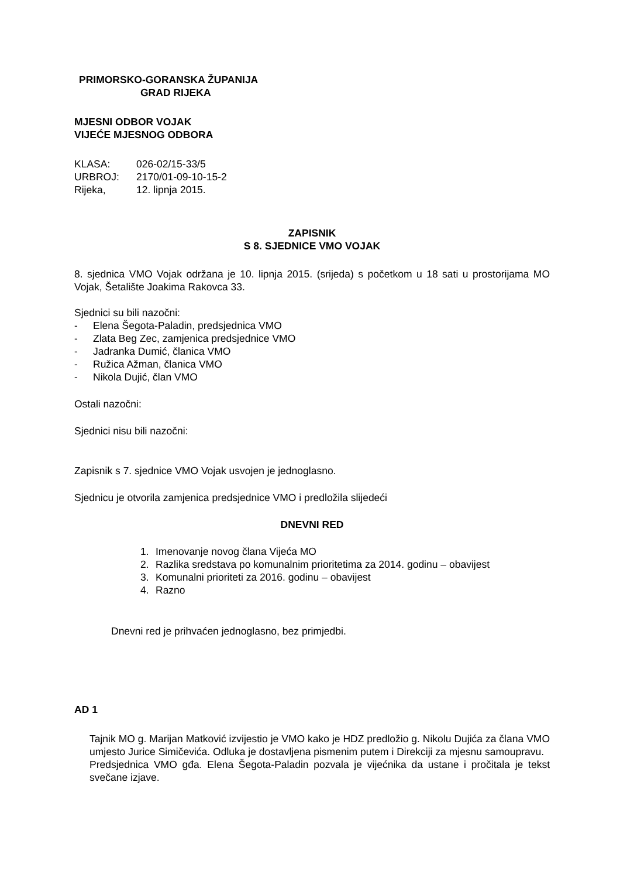PRIMORSKO-GORANSKA ŽUPANIJA
GRAD RIJEKA
MJESNI ODBOR VOJAK
VIJEĆE MJESNOG ODBORA
KLASA: 026-02/15-33/5
URBROJ: 2170/01-09-10-15-2
Rijeka, 12. lipnja 2015.
ZAPISNIK
S 8. SJEDNICE VMO VOJAK
8. sjednica VMO Vojak održana je 10. lipnja 2015. (srijeda) s početkom u 18 sati u prostorijama MO Vojak, Šetalište Joakima Rakovca 33.
Sjednici su bili nazočni:
- Elena Šegota-Paladin, predsjednica VMO
- Zlata Beg Zec, zamjenica predsjednice VMO
- Jadranka Dumić, članica VMO
- Ružica Ažman, članica VMO
- Nikola Dujić, član VMO
Ostali nazočni:
Sjednici nisu bili nazočni:
Zapisnik s 7. sjednice VMO Vojak usvojen je jednoglasno.
Sjednicu je otvorila zamjenica predsjednice VMO i predložila slijedeći
DNEVNI RED
1. Imenovanje novog člana Vijeća MO
2. Razlika sredstava po komunalnim prioritetima za 2014. godinu – obavijest
3. Komunalni prioriteti za 2016. godinu – obavijest
4. Razno
Dnevni red je prihvaćen jednoglasno, bez primjedbi.
AD 1
Tajnik MO g. Marijan Matković izvijestio je VMO kako je HDZ predložio g. Nikolu Dujića za člana VMO umjesto Jurice Simičevića. Odluka je dostavljena pismenim putem i Direkciji za mjesnu samoupravu.
Predsjednica VMO gđa. Elena Šegota-Paladin pozvala je vijećnika da ustane i pročitala je tekst svečane izjave.